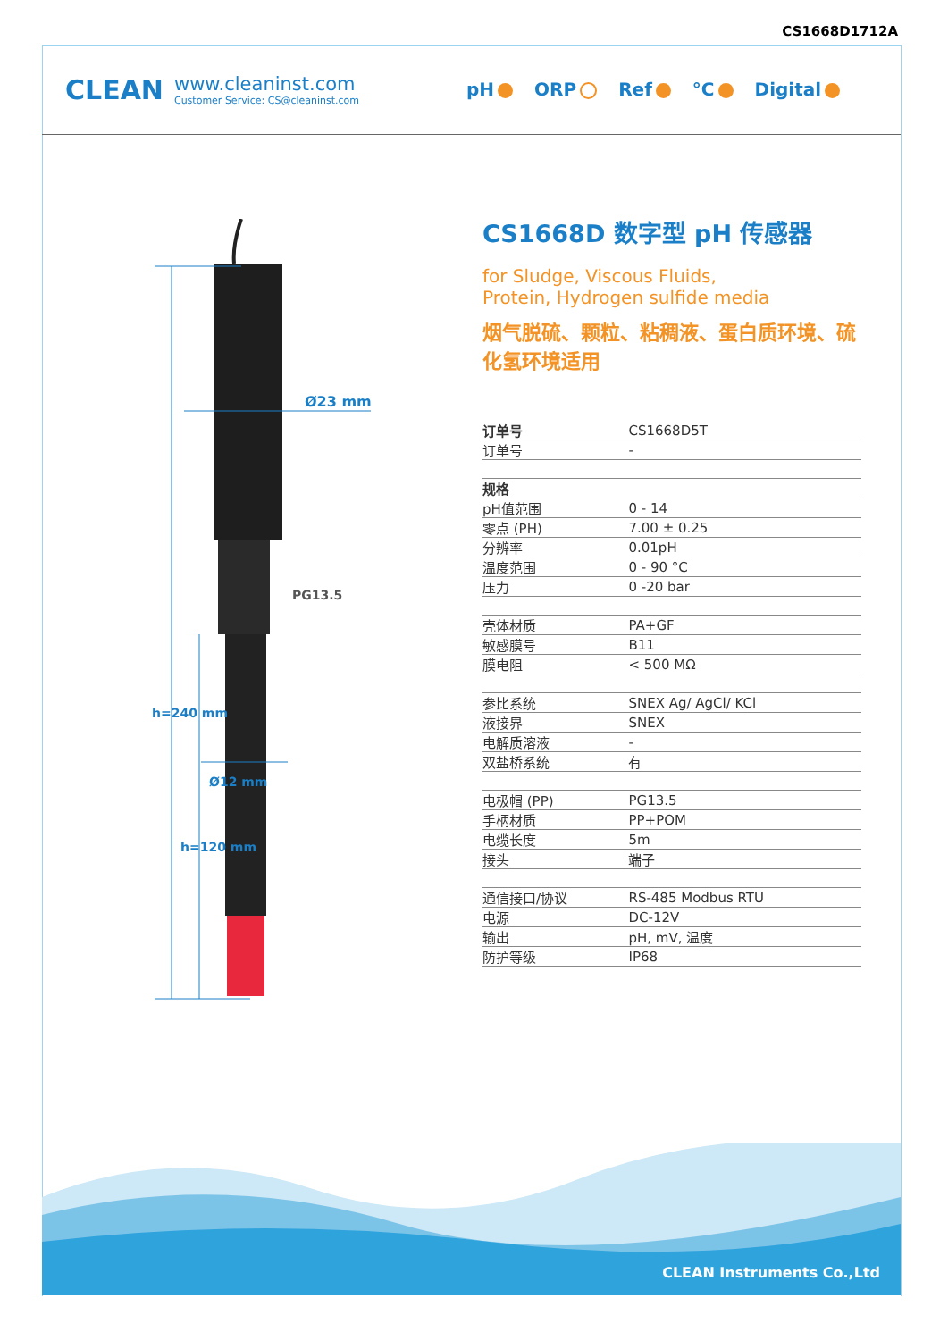CS1668D1712A
CLEAN
www.cleaninst.com
Customer Service: CS@cleaninst.com
pH ORP Ref °C Digital
Ø23 mm
PG13.5
Ø12 mm
h=240 mm
h=120 mm
CS1668D 数字型 pH 传感器
for Sludge, Viscous Fluids,
Protein, Hydrogen sulfide media
烟气脱硫、颗粒、粘稠液、蛋白质环境、硫化氢环境适用
| 订单号 | CS1668D5T |
| 订单号 | - |
| 规格 | |
| pH值范围 | 0 - 14 |
| 零点 (PH) | 7.00 ± 0.25 |
| 分辨率 | 0.01pH |
| 温度范围 | 0 - 90 °C |
| 压力 | 0 -20 bar |
| 壳体材质 | PA+GF |
| 敏感膜号 | B11 |
| 膜电阻 | < 500 MΩ |
| 参比系统 | SNEX Ag/ AgCl/ KCl |
| 液接界 | SNEX |
| 电解质溶液 | - |
| 双盐桥系统 | 有 |
| 电极帽 (PP) | PG13.5 |
| 手柄材质 | PP+POM |
| 电缆长度 | 5m |
| 接头 | 端子 |
| 通信接口/协议 | RS-485 Modbus RTU |
| 电源 | DC-12V |
| 输出 | pH, mV, 温度 |
| 防护等级 | IP68 |
CLEAN Instruments Co.,Ltd